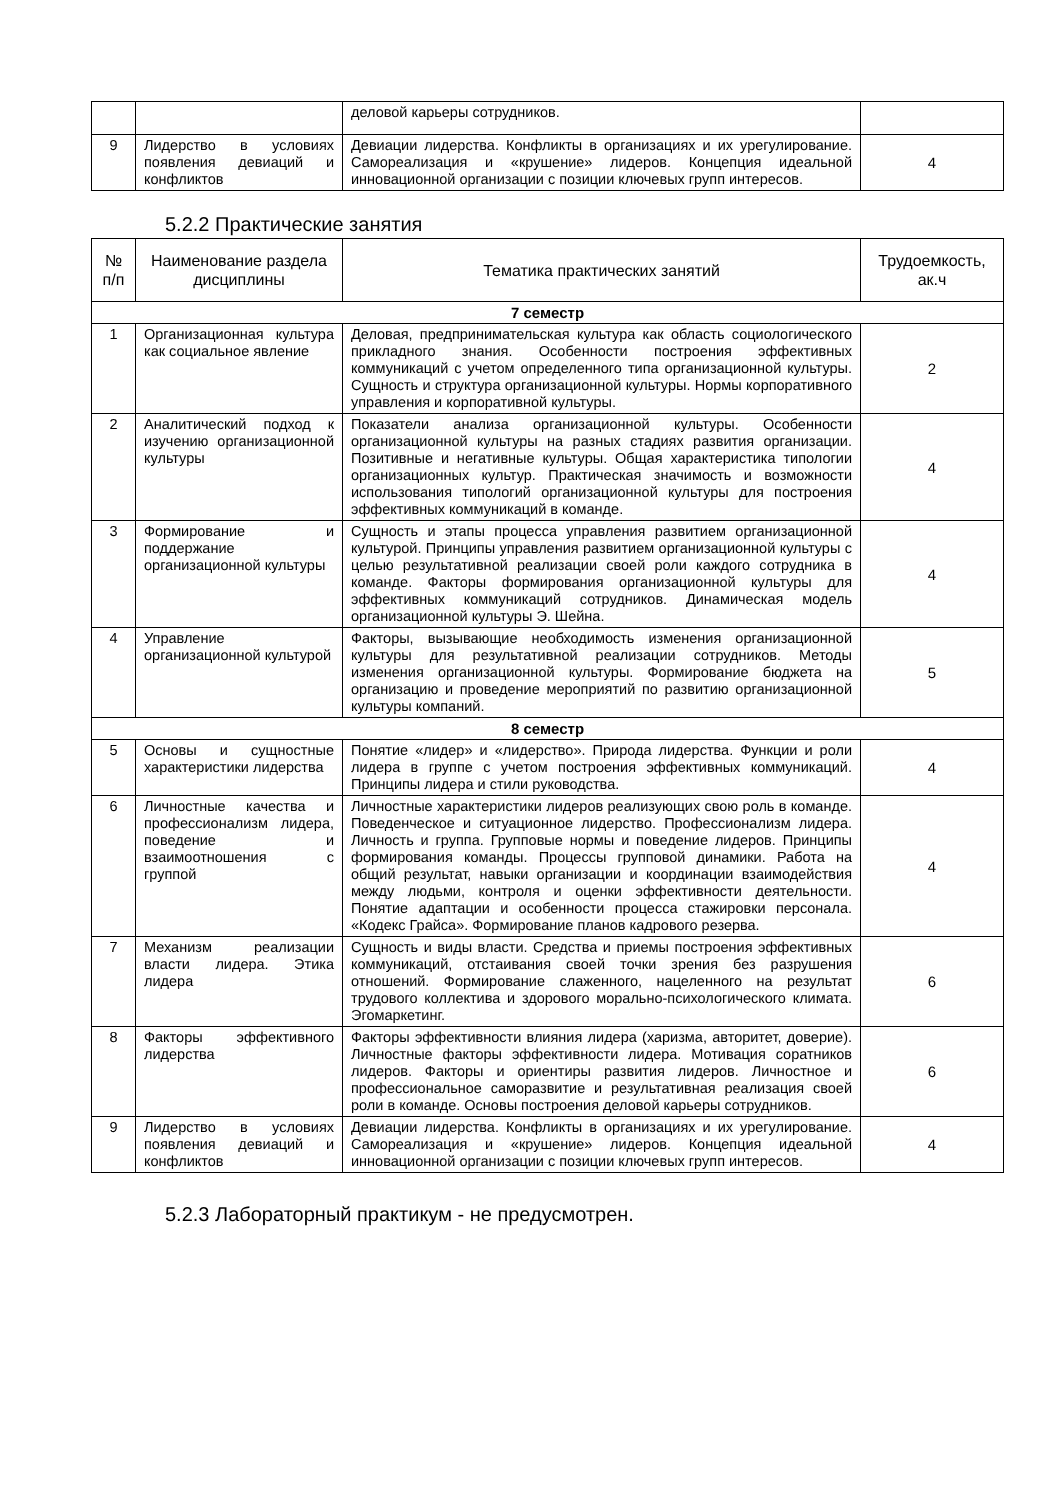| | | деловой карьеры сотрудников. | |
| 9 | Лидерство в условиях появления девиаций и конфликтов | Девиации лидерства. Конфликты в организациях и их урегулирование. Самореализация и «крушение» лидеров. Концепция идеальной инновационной организации с позиции ключевых групп интересов. | 4 |
5.2.2 Практические занятия
| № п/п | Наименование раздела дисциплины | Тематика практических занятий | Трудоемкость, ак.ч |
| --- | --- | --- | --- |
| 7 семестр | | | |
| 1 | Организационная культура как социальное явление | Деловая, предпринимательская культура как область социологического прикладного знания. Особенности построения эффективных коммуникаций с учетом определенного типа организационной культуры. Сущность и структура организационной культуры. Нормы корпоративного управления и корпоративной культуры. | 2 |
| 2 | Аналитический подход к изучению организационной культуры | Показатели анализа организационной культуры. Особенности организационной культуры на разных стадиях развития организации. Позитивные и негативные культуры. Общая характеристика типологии организационных культур. Практическая значимость и возможности использования типологий организационной культуры для построения эффективных коммуникаций в команде. | 4 |
| 3 | Формирование и поддержание организационной культуры | Сущность и этапы процесса управления развитием организационной культурой. Принципы управления развитием организационной культуры с целью результативной реализации своей роли каждого сотрудника в команде. Факторы формирования организационной культуры для эффективных коммуникаций сотрудников. Динамическая модель организационной культуры Э. Шейна. | 4 |
| 4 | Управление организационной культурой | Факторы, вызывающие необходимость изменения организационной культуры для результативной реализации сотрудников. Методы изменения организационной культуры. Формирование бюджета на организацию и проведение мероприятий по развитию организационной культуры компаний. | 5 |
| 8 семестр | | | |
| 5 | Основы и сущностные характеристики лидерства | Понятие «лидер» и «лидерство». Природа лидерства. Функции и роли лидера в группе с учетом построения эффективных коммуникаций. Принципы лидера и стили руководства. | 4 |
| 6 | Личностные качества и профессионализм лидера, поведение и взаимоотношения с группой | Личностные характеристики лидеров реализующих свою роль в команде. Поведенческое и ситуационное лидерство. Профессионализм лидера. Личность и группа. Групповые нормы и поведение лидеров. Принципы формирования команды. Процессы групповой динамики. Работа на общий результат, навыки организации и координации взаимодействия между людьми, контроля и оценки эффективности деятельности. Понятие адаптации и особенности процесса стажировки персонала. «Кодекс Грайса». Формирование планов кадрового резерва. | 4 |
| 7 | Механизм реализации власти лидера. Этика лидера | Сущность и виды власти. Средства и приемы построения эффективных коммуникаций, отстаивания своей точки зрения без разрушения отношений. Формирование слаженного, нацеленного на результат трудового коллектива и здорового морально-психологического климата. Эгомаркетинг. | 6 |
| 8 | Факторы эффективного лидерства | Факторы эффективности влияния лидера (харизма, авторитет, доверие). Личностные факторы эффективности лидера. Мотивация соратников лидеров. Факторы и ориентиры развития лидеров. Личностное и профессиональное саморазвитие и результативная реализация своей роли в команде. Основы построения деловой карьеры сотрудников. | 6 |
| 9 | Лидерство в условиях появления девиаций и конфликтов | Девиации лидерства. Конфликты в организациях и их урегулирование. Самореализация и «крушение» лидеров. Концепция идеальной инновационной организации с позиции ключевых групп интересов. | 4 |
5.2.3 Лабораторный практикум - не предусмотрен.